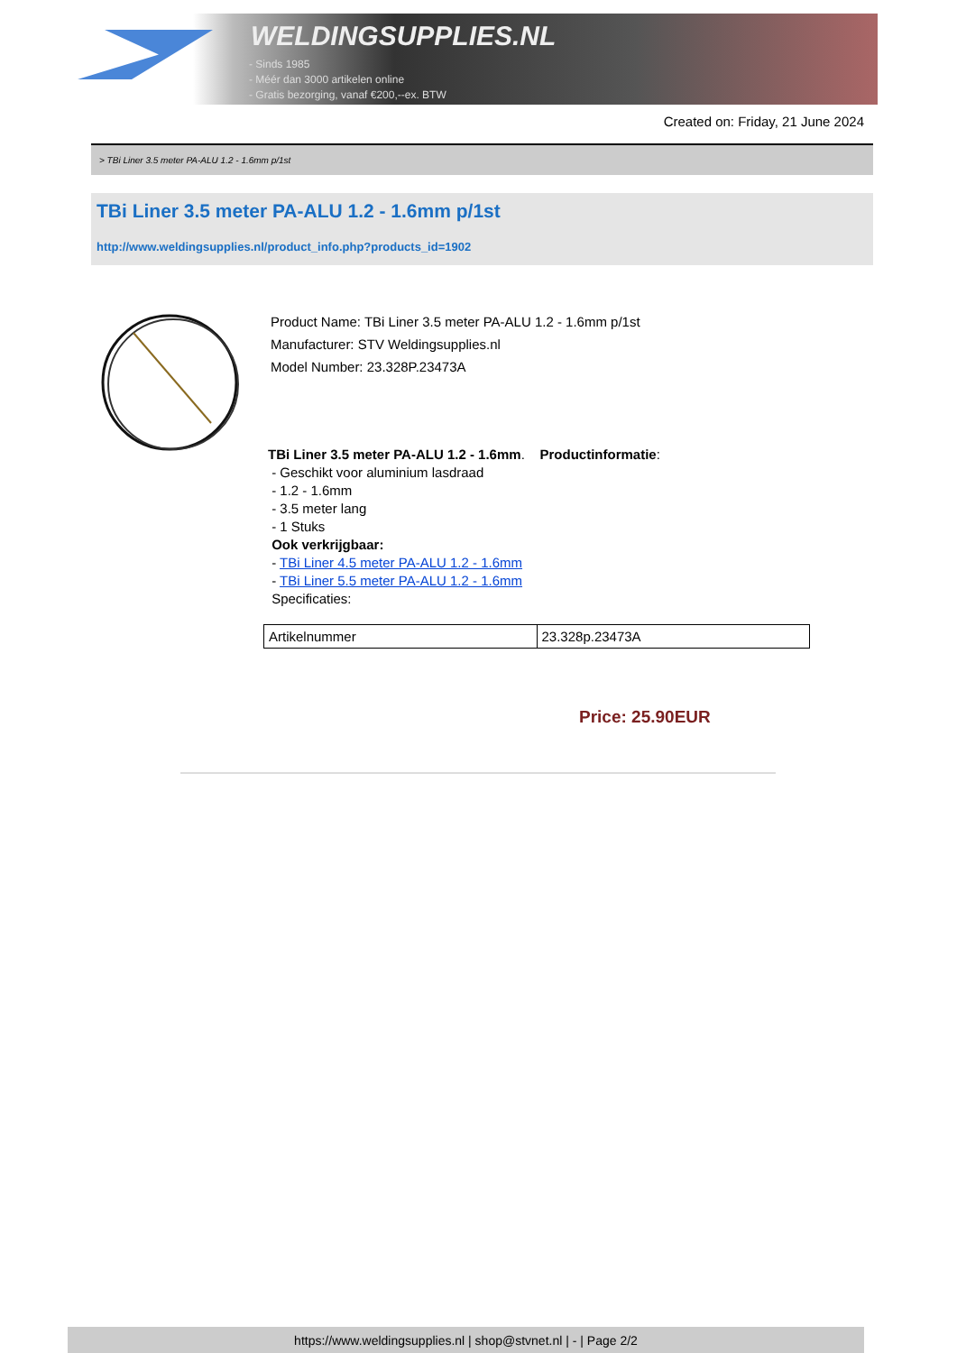WELDINGSUPPLIES.NL
- Sinds 1985
- Méér dan 3000 artikelen online
- Gratis bezorging, vanaf €200,--ex. BTW
Created on: Friday, 21 June 2024
> TBi Liner 3.5 meter PA-ALU 1.2 - 1.6mm p/1st
TBi Liner 3.5 meter PA-ALU 1.2 - 1.6mm p/1st
http://www.weldingsupplies.nl/product_info.php?products_id=1902
Product Name: TBi Liner 3.5 meter PA-ALU 1.2 - 1.6mm p/1st
Manufacturer: STV Weldingsupplies.nl
Model Number: 23.328P.23473A
TBi Liner 3.5 meter PA-ALU 1.2 - 1.6mm. Productinformatie:
- Geschikt voor aluminium lasdraad
- 1.2 - 1.6mm
- 3.5 meter lang
- 1 Stuks
Ook verkrijgbaar:
- TBi Liner 4.5 meter PA-ALU 1.2 - 1.6mm
- TBi Liner 5.5 meter PA-ALU 1.2 - 1.6mm
Specificaties:
| Artikelnummer | 23.328p.23473A |
Price: 25.90EUR
https://www.weldingsupplies.nl | shop@stvnet.nl | - | Page 2/2